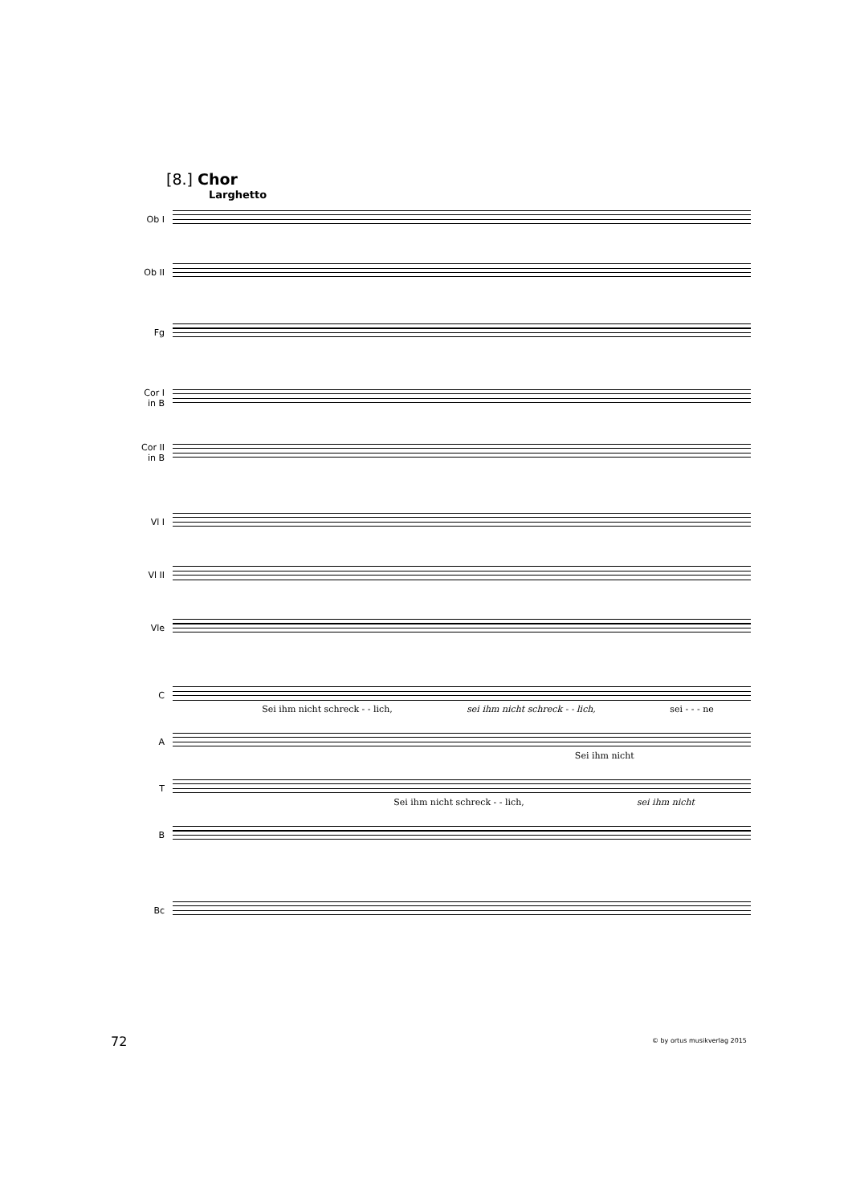[8.] Chor
Larghetto
Ob I
Ob II
Fg
Cor I
in B
Cor II
in B
Vl I
Vl II
Vle
C
Sei ihm nicht schreck - - lich, sei ihm nicht schreck - - lich, sei - - - ne
A
Sei ihm nicht
T
Sei ihm nicht schreck - - lich, sei ihm nicht
B
Bc
72 © by ortus musikverlag 2015